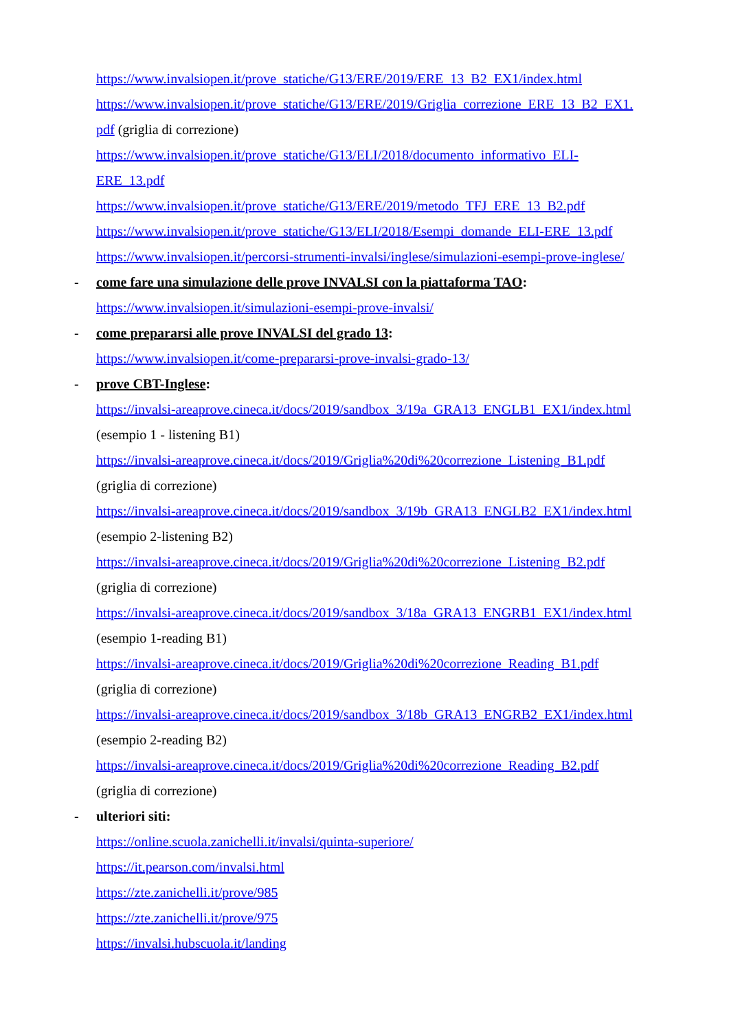https://www.invalsiopen.it/prove_statiche/G13/ERE/2019/ERE_13_B2_EX1/index.html
https://www.invalsiopen.it/prove_statiche/G13/ERE/2019/Griglia_correzione_ERE_13_B2_EX1.
pdf (griglia di correzione)
https://www.invalsiopen.it/prove_statiche/G13/ELI/2018/documento_informativo_ELI-
ERE_13.pdf
https://www.invalsiopen.it/prove_statiche/G13/ERE/2019/metodo_TFJ_ERE_13_B2.pdf
https://www.invalsiopen.it/prove_statiche/G13/ELI/2018/Esempi_domande_ELI-ERE_13.pdf
https://www.invalsiopen.it/percorsi-strumenti-invalsi/inglese/simulazioni-esempi-prove-inglese/
- come fare una simulazione delle prove INVALSI con la piattaforma TAO:
https://www.invalsiopen.it/simulazioni-esempi-prove-invalsi/
- come prepararsi alle prove INVALSI del grado 13:
https://www.invalsiopen.it/come-prepararsi-prove-invalsi-grado-13/
- prove CBT-Inglese:
https://invalsi-areaprove.cineca.it/docs/2019/sandbox_3/19a_GRA13_ENGLB1_EX1/index.html
(esempio 1 - listening B1)
https://invalsi-areaprove.cineca.it/docs/2019/Griglia%20di%20correzione_Listening_B1.pdf
(griglia di correzione)
https://invalsi-areaprove.cineca.it/docs/2019/sandbox_3/19b_GRA13_ENGLB2_EX1/index.html
(esempio 2-listening B2)
https://invalsi-areaprove.cineca.it/docs/2019/Griglia%20di%20correzione_Listening_B2.pdf
(griglia di correzione)
https://invalsi-areaprove.cineca.it/docs/2019/sandbox_3/18a_GRA13_ENGRB1_EX1/index.html
(esempio 1-reading B1)
https://invalsi-areaprove.cineca.it/docs/2019/Griglia%20di%20correzione_Reading_B1.pdf
(griglia di correzione)
https://invalsi-areaprove.cineca.it/docs/2019/sandbox_3/18b_GRA13_ENGRB2_EX1/index.html
(esempio 2-reading B2)
https://invalsi-areaprove.cineca.it/docs/2019/Griglia%20di%20correzione_Reading_B2.pdf
(griglia di correzione)
- ulteriori siti:
https://online.scuola.zanichelli.it/invalsi/quinta-superiore/
https://it.pearson.com/invalsi.html
https://zte.zanichelli.it/prove/985
https://zte.zanichelli.it/prove/975
https://invalsi.hubscuola.it/landing